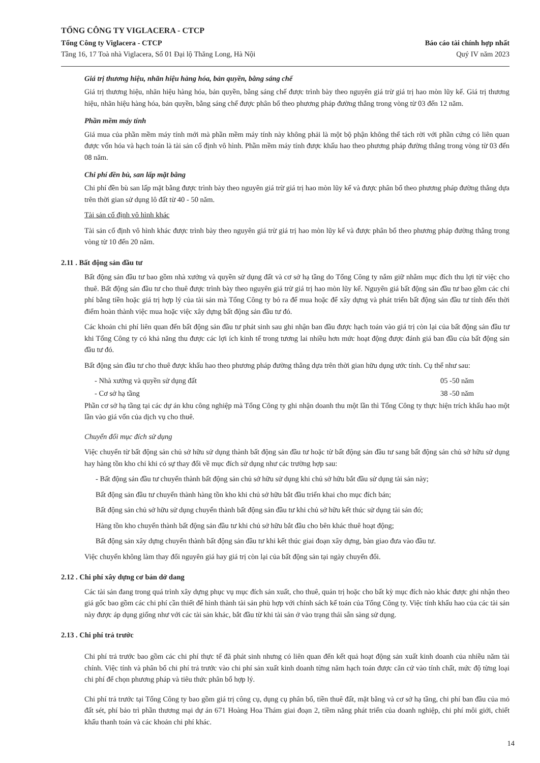TỔNG CÔNG TY VIGLACERA - CTCP
Tổng Công ty Viglacera - CTCP
Tầng 16, 17 Toà nhà Viglacera, Số 01 Đại lộ Thăng Long, Hà Nội
Báo cáo tài chính hợp nhất
Quý IV năm 2023
Giá trị thương hiệu, nhãn hiệu hàng hóa, bản quyền, bằng sáng chế
Giá trị thương hiệu, nhãn hiệu hàng hóa, bản quyền, bằng sáng chế được trình bày theo nguyên giá trừ giá trị hao mòn lũy kế. Giá trị thương hiệu, nhãn hiệu hàng hóa, bản quyền, bằng sáng chế được phân bổ theo phương pháp đường thẳng trong vòng từ 03 đến 12 năm.
Phần mềm máy tính
Giá mua của phần mềm máy tính mới mà phần mềm máy tính này không phải là một bộ phận không thể tách rời với phần cứng có liên quan được vốn hóa và hạch toán là tài sản cố định vô hình. Phần mềm máy tính được khấu hao theo phương pháp đường thẳng trong vòng từ 03 đến 08 năm.
Chi phí đền bù, san lấp mặt bằng
Chi phí đền bù san lấp mặt bằng được trình bày theo nguyên giá trừ giá trị hao mòn lũy kế và được phân bổ theo phương pháp đường thẳng dựa trên thời gian sử dụng lô đất từ 40 - 50 năm.
Tài sản cố định vô hình khác
Tài sản cố định vô hình khác được trình bày theo nguyên giá trừ giá trị hao mòn lũy kế và được phân bổ theo phương pháp đường thẳng trong vòng từ 10 đến 20 năm.
2.11 . Bất động sản đầu tư
Bất động sản đầu tư bao gồm nhà xưởng và quyền sử dụng đất và cơ sở hạ tầng do Tổng Công ty nắm giữ nhằm mục đích thu lợi từ việc cho thuê. Bất động sản đầu tư cho thuê được trình bày theo nguyên giá trừ giá trị hao mòn lũy kế. Nguyên giá bất động sản đầu tư bao gồm các chi phí bằng tiền hoặc giá trị hợp lý của tài sản mà Tổng Công ty bỏ ra để mua hoặc để xây dựng và phát triển bất động sản đầu tư tính đến thời điểm hoàn thành việc mua hoặc việc xây dựng bất động sản đầu tư đó.
Các khoản chi phí liên quan đến bất động sản đầu tư phát sinh sau ghi nhận ban đầu được hạch toán vào giá trị còn lại của bất động sản đầu tư khi Tổng Công ty có khả năng thu được các lợi ích kinh tế trong tương lai nhiều hơn mức hoạt động được đánh giá ban đầu của bất động sản đầu tư đó.
Bất động sản đầu tư cho thuê được khấu hao theo phương pháp đường thẳng dựa trên thời gian hữu dụng ước tính. Cụ thể như sau:
- Nhà xưởng và quyền sử dụng đất 05 -50 năm
- Cơ sở hạ tầng 38 -50 năm
Phần cơ sở hạ tầng tại các dự án khu công nghiệp mà Tổng Công ty ghi nhận doanh thu một lần thì Tổng Công ty thực hiện trích khấu hao một lần vào giá vốn của dịch vụ cho thuê.
Chuyển đổi mục đích sử dụng
Việc chuyển từ bất động sản chủ sở hữu sử dụng thành bất động sản đầu tư hoặc từ bất động sản đầu tư sang bất động sản chủ sở hữu sử dụng hay hàng tồn kho chỉ khi có sự thay đổi về mục đích sử dụng như các trường hợp sau:
- Bất động sản đầu tư chuyển thành bất động sản chủ sở hữu sử dụng khi chủ sở hữu bắt đầu sử dụng tài sản này;
Bất động sản đầu tư chuyển thành hàng tồn kho khi chủ sở hữu bắt đầu triển khai cho mục đích bán;
Bất động sản chủ sở hữu sử dụng chuyển thành bất động sản đầu tư khi chủ sở hữu kết thúc sử dụng tài sản đó;
Hàng tồn kho chuyển thành bất động sản đầu tư khi chủ sở hữu bắt đầu cho bên khác thuê hoạt động;
Bất động sản xây dựng chuyển thành bất động sản đầu tư khi kết thúc giai đoạn xây dựng, bàn giao đưa vào đầu tư.
Việc chuyển không làm thay đổi nguyên giá hay giá trị còn lại của bất động sản tại ngày chuyển đổi.
2.12 . Chi phí xây dựng cơ bản dở dang
Các tài sản đang trong quá trình xây dựng phục vụ mục đích sản xuất, cho thuê, quản trị hoặc cho bất kỳ mục đích nào khác được ghi nhận theo giá gốc bao gồm các chi phí cần thiết để hình thành tài sản phù hợp với chính sách kế toán của Tổng Công ty. Việc tính khấu hao của các tài sản này được áp dụng giống như với các tài sản khác, bắt đầu từ khi tài sản ở vào trạng thái sẵn sàng sử dụng.
2.13 . Chi phí trả trước
Chi phí trả trước bao gồm các chi phí thực tế đã phát sinh nhưng có liên quan đến kết quả hoạt động sản xuất kinh doanh của nhiều năm tài chính. Việc tính và phân bổ chi phí trả trước vào chi phí sản xuất kinh doanh từng năm hạch toán được căn cứ vào tính chất, mức độ từng loại chi phí để chọn phương pháp và tiêu thức phân bổ hợp lý.
Chi phí trả trước tại Tổng Công ty bao gồm giá trị công cụ, dụng cụ phân bổ, tiền thuê đất, mặt bằng và cơ sở hạ tầng, chi phí ban đầu của mỏ đất sét, phí bảo trì phần thương mại dự án 671 Hoàng Hoa Thám giai đoạn 2, tiềm năng phát triển của doanh nghiệp, chi phí môi giới, chiết khấu thanh toán và các khoản chi phí khác.
14